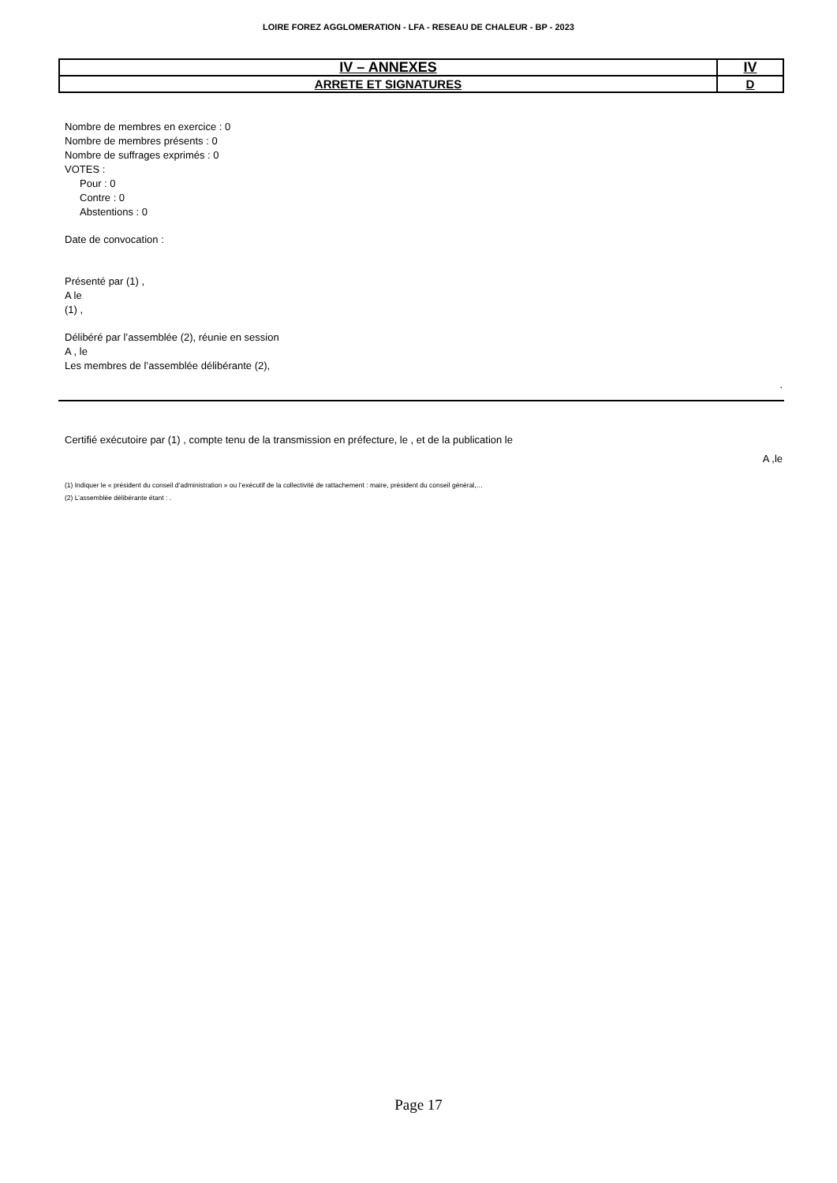LOIRE FOREZ AGGLOMERATION - LFA - RESEAU DE CHALEUR - BP - 2023
| IV – ANNEXES | IV |
| ARRETE ET SIGNATURES | D |
Nombre de membres en exercice : 0
Nombre de membres présents : 0
Nombre de suffrages exprimés : 0
VOTES :
Pour : 0
Contre : 0
Abstentions : 0
Date de convocation :
Présenté par (1) ,
A le
(1) ,
Délibéré par l’assemblée (2), réunie en session
A , le
Les membres de l’assemblée délibérante (2),
.
Certifié exécutoire par (1) , compte tenu de la transmission en préfecture, le , et de la publication le
A ,le
(1) Indiquer le « président du conseil d’administration » ou l’exécutif de la collectivité de rattachement : maire, président du conseil général,…
(2) L’assemblée délibérante étant : .
Page 17